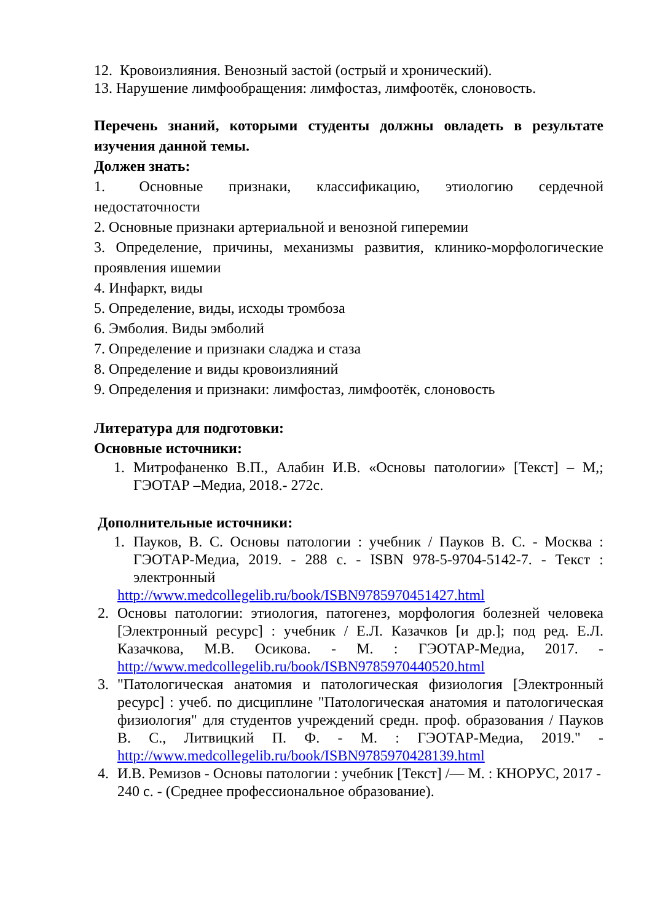12. Кровоизлияния. Венозный застой (острый и хронический).
13. Нарушение лимфообращения: лимфостаз, лимфоотёк, слоновость.
Перечень знаний, которыми студенты должны овладеть в результате изучения данной темы.
Должен знать:
1. Основные признаки, классификацию, этиологию сердечной недостаточности
2. Основные признаки артериальной и венозной гиперемии
3. Определение, причины, механизмы развития, клинико-морфологические проявления ишемии
4. Инфаркт, виды
5. Определение, виды, исходы тромбоза
6. Эмболия. Виды эмболий
7. Определение и признаки сладжа и стаза
8. Определение и виды кровоизлияний
9. Определения и признаки: лимфостаз, лимфоотёк, слоновость
Литература для подготовки:
Основные источники:
1. Митрофаненко В.П., Алабин И.В. «Основы патологии» [Текст] – М,; ГЭОТАР –Медиа, 2018.- 272с.
Дополнительные источники:
1. Пауков, В. С. Основы патологии : учебник / Пауков В. С. - Москва : ГЭОТАР-Медиа, 2019. - 288 с. - ISBN 978-5-9704-5142-7. - Текст : электронный
http://www.medcollegelib.ru/book/ISBN9785970451427.html
2. Основы патологии: этиология, патогенез, морфология болезней человека [Электронный ресурс] : учебник / Е.Л. Казачков [и др.]; под ред. Е.Л. Казачкова, М.В. Осикова. - М. : ГЭОТАР-Медиа, 2017. - http://www.medcollegelib.ru/book/ISBN9785970440520.html
3. "Патологическая анатомия и патологическая физиология [Электронный ресурс] : учеб. по дисциплине "Патологическая анатомия и патологическая физиология" для студентов учреждений средн. проф. образования / Пауков В. С., Литвицкий П. Ф. - М. : ГЭОТАР-Медиа, 2019." - http://www.medcollegelib.ru/book/ISBN9785970428139.html
4. И.В. Ремизов - Основы патологии : учебник [Текст] /— М. : КНОРУС, 2017 - 240 с. - (Среднее профессиональное образование).